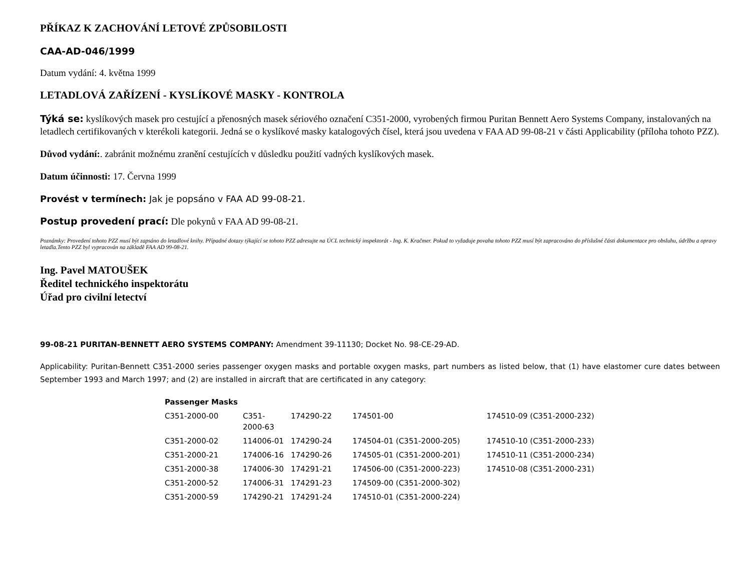PŘÍKAZ K ZACHOVÁNÍ LETOVÉ ZPŮSOBILOSTI
CAA-AD-046/1999
Datum vydání: 4. května 1999
LETADLOVÁ ZAŘÍZENÍ - KYSLÍKOVÉ MASKY - KONTROLA
Týká se: kyslíkových masek pro cestující a přenosných masek sériového označení C351-2000, vyrobených firmou Puritan Bennett Aero Systems Company, instalovaných na letadlech certifikovaných v kterékoli kategorii. Jedná se o kyslíkové masky katalogových čísel, která jsou uvedena v FAA AD 99-08-21 v části Applicability (příloha tohoto PZZ).
Důvod vydání:. zabránit možnému zranění cestujících v důsledku použití vadných kyslíkových masek.
Datum účinnosti: 17. Června 1999
Provést v termínech: Jak je popsáno v FAA AD 99-08-21.
Postup provedení prací: Dle pokynů v FAA AD 99-08-21.
Poznámky: Provedení tohoto PZZ musí být zapsáno do letadlové knihy. Případné dotazy týkající se tohoto PZZ adresujte na ÚCL technický inspektorát - Ing. K. Kračmer. Pokud to vyžaduje povaha tohoto PZZ musí být zapracováno do příslušné části dokumentace pro obsluhu, údržbu a opravy letadla.Tento PZZ byl vypracován na základě FAA AD 99-08-21.
Ing. Pavel MATOUŠEK
Ředitel technického inspektorátu
Úřad pro civilní letectví
99-08-21 PURITAN-BENNETT AERO SYSTEMS COMPANY: Amendment 39-11130; Docket No. 98-CE-29-AD.
Applicability: Puritan-Bennett C351-2000 series passenger oxygen masks and portable oxygen masks, part numbers as listed below, that (1) have elastomer cure dates between September 1993 and March 1997; and (2) are installed in aircraft that are certificated in any category:
| Passenger Masks | | | | |
| --- | --- | --- | --- | --- |
| C351-2000-00 | C351-2000-63 | 174290-22 | 174501-00 | 174510-09 (C351-2000-232) |
| C351-2000-02 | 114006-01 | 174290-24 | 174504-01 (C351-2000-205) | 174510-10 (C351-2000-233) |
| C351-2000-21 | 174006-16 | 174290-26 | 174505-01 (C351-2000-201) | 174510-11 (C351-2000-234) |
| C351-2000-38 | 174006-30 | 174291-21 | 174506-00 (C351-2000-223) | 174510-08 (C351-2000-231) |
| C351-2000-52 | 174006-31 | 174291-23 | 174509-00 (C351-2000-302) | |
| C351-2000-59 | 174290-21 | 174291-24 | 174510-01 (C351-2000-224) | |